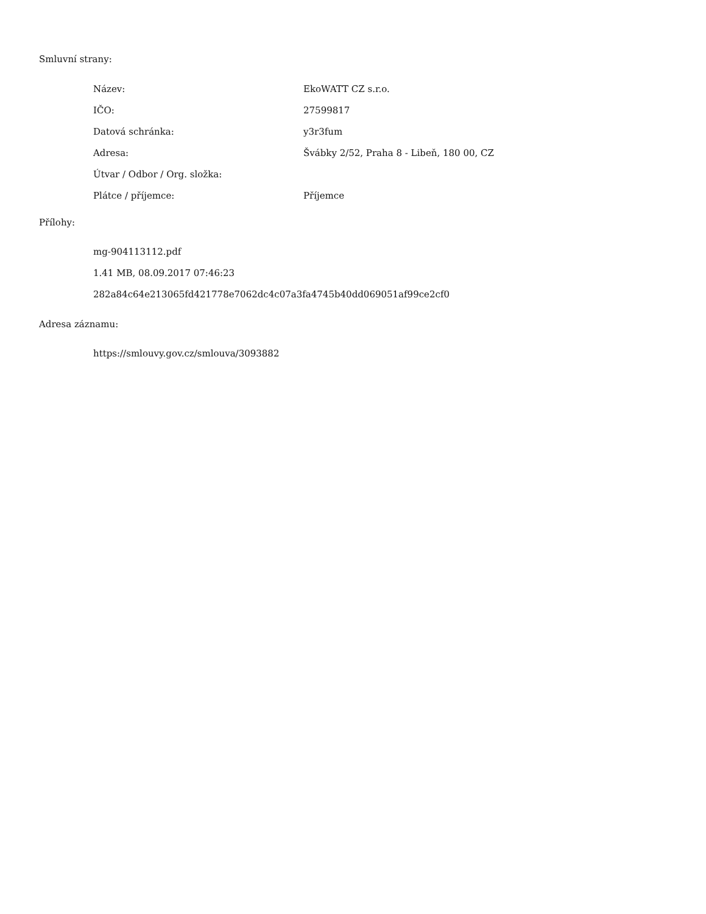Smluvní strany:
| Název: | EkoWATT CZ s.r.o. |
| IČO: | 27599817 |
| Datová schránka: | y3r3fum |
| Adresa: | Švábky 2/52, Praha 8 - Libeň, 180 00, CZ |
| Útvar / Odbor / Org. složka: | |
| Plátce / příjemce: | Příjemce |
Přílohy:
mg-904113112.pdf
1.41 MB, 08.09.2017 07:46:23
282a84c64e213065fd421778e7062dc4c07a3fa4745b40dd069051af99ce2cf0
Adresa záznamu:
https://smlouvy.gov.cz/smlouva/3093882